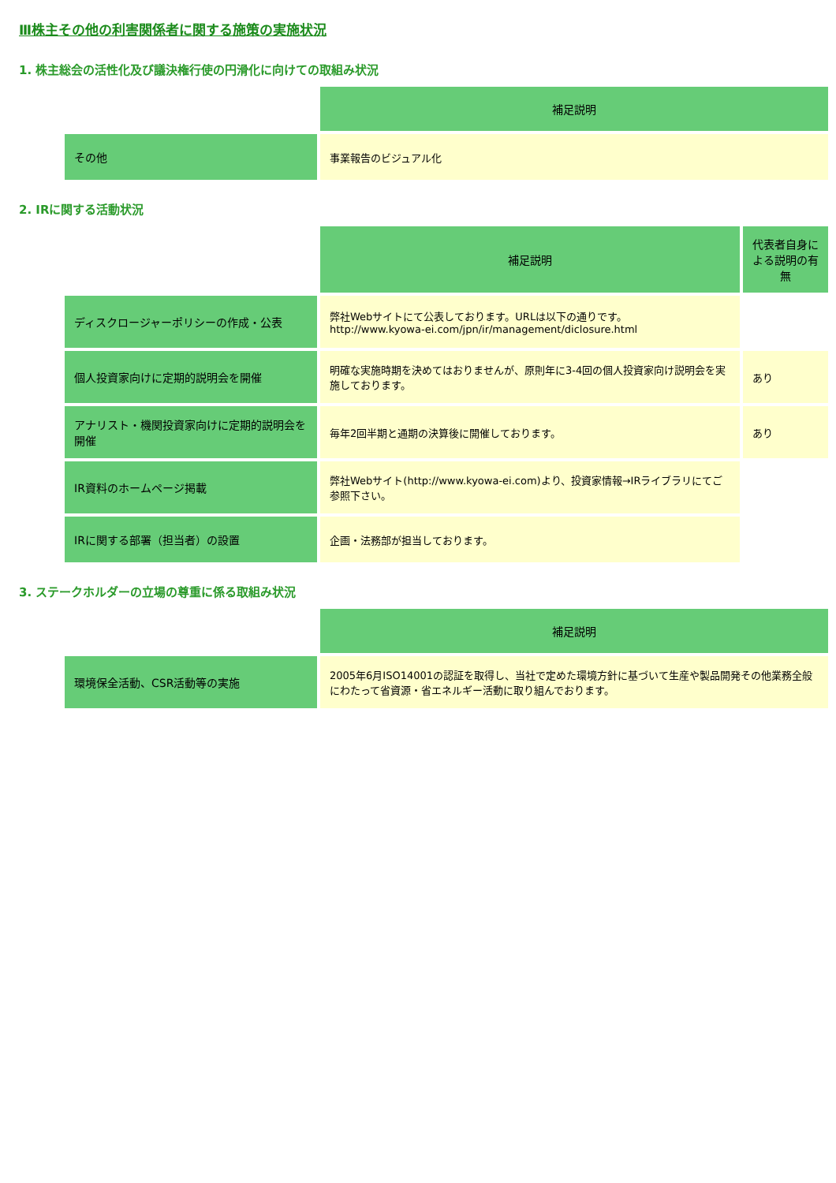Ⅲ株主その他の利害関係者に関する施策の実施状況
1. 株主総会の活性化及び議決権行使の円滑化に向けての取組み状況
| | 補足説明 |
| その他 | 事業報告のビジュアル化 |
2. IRに関する活動状況
| | 補足説明 | 代表者自身による説明の有無 |
| ディスクロージャーポリシーの作成・公表 | 弊社Webサイトにて公表しております。URLは以下の通りです。 http://www.kyowa-ei.com/jpn/ir/management/diclosure.html | |
| 個人投資家向けに定期的説明会を開催 | 明確な実施時期を決めてはおりませんが、原則年に3-4回の個人投資家向け説明会を実施しております。 | あり |
| アナリスト・機関投資家向けに定期的説明会を開催 | 毎年2回半期と通期の決算後に開催しております。 | あり |
| IR資料のホームページ掲載 | 弊社Webサイト(http://www.kyowa-ei.com)より、投資家情報→IRライブラリにてご参照下さい。 | |
| IRに関する部署（担当者）の設置 | 企画・法務部が担当しております。 | |
3. ステークホルダーの立場の尊重に係る取組み状況
| | 補足説明 |
| 環境保全活動、CSR活動等の実施 | 2005年6月ISO14001の認証を取得し、当社で定めた環境方針に基づいて生産や製品開発その他業務全般にわたって省資源・省エネルギー活動に取り組んでおります。 |